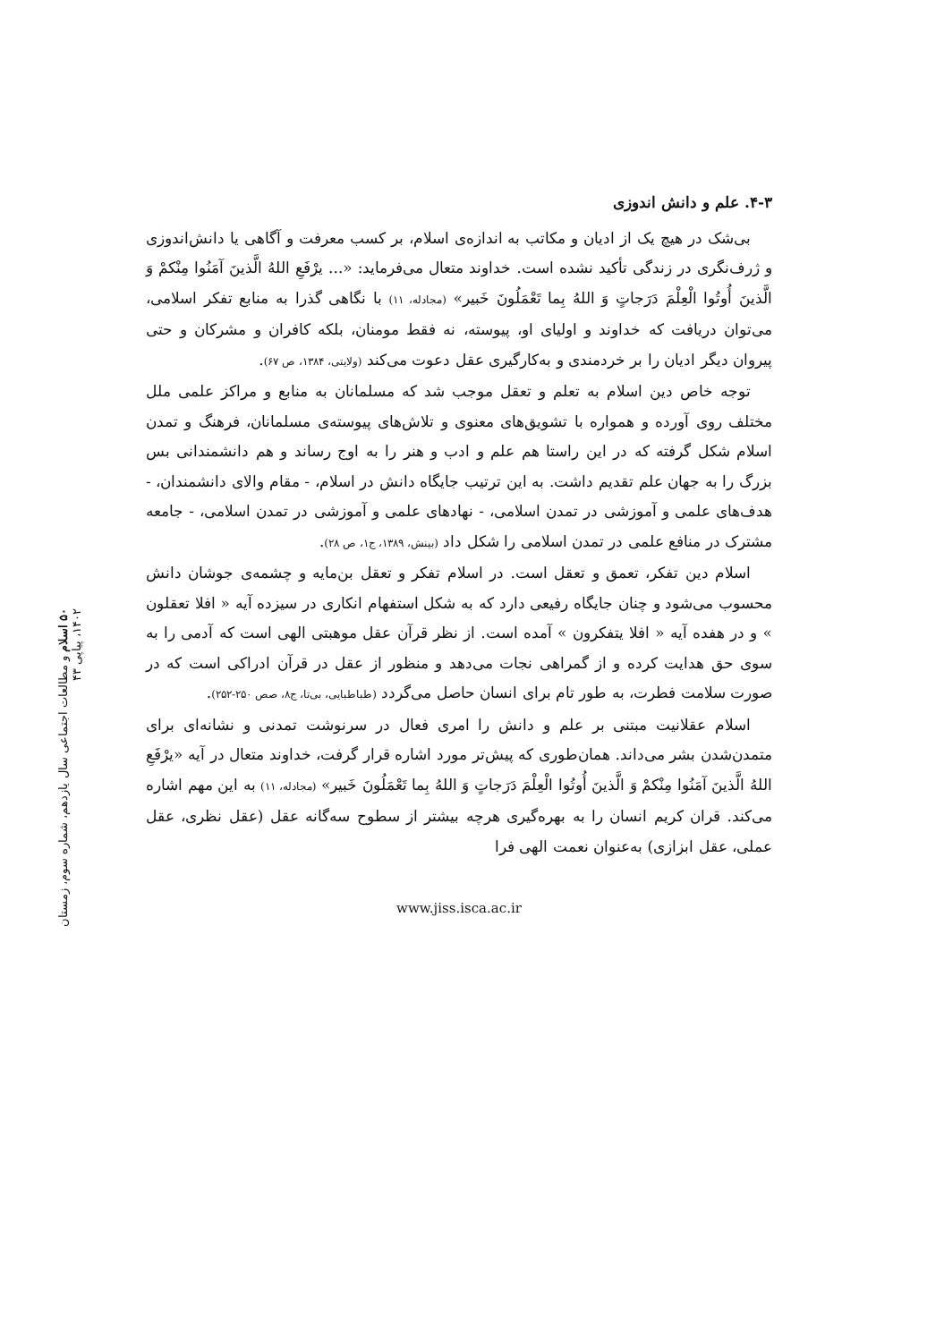۴-۳. علم و دانش اندوزی
بی‌شک در هیچ یک از ادیان و مکاتب به اندازه‌ی اسلام، بر کسب معرفت و آگاهی یا دانش‌اندوزی و ژرف‌نگری در زندگی تأکید نشده است. خداوند متعال می‌فرماید: «... يرْفَعِ اللهُ الَّذينَ آمَنُوا مِنْكمْ وَ الَّذينَ أُوتُوا الْعِلْمَ دَرَجاتٍ وَ اللهُ بِما تَعْمَلُونَ خَبير» (مجادله، ۱۱) با نگاهی گذرا به منابع تفکر اسلامی، می‌توان دریافت که خداوند و اولیای او، پیوسته، نه فقط مومنان، بلکه کافران و مشرکان و حتی پیروان دیگر ادیان را بر خردمندی و به‌کارگیری عقل دعوت می‌کند (ولایتی، ۱۳۸۴، ص ۶۷).
توجه خاص دین اسلام به تعلم و تعقل موجب شد که مسلمانان به منابع و مراکز علمی ملل مختلف روی آورده و همواره با تشویق‌های معنوی و تلاش‌های پیوسته‌ی مسلمانان، فرهنگ و تمدن اسلام شکل گرفته که در این راستا هم علم و ادب و هنر را به اوج رساند و هم دانشمندانی بس بزرگ را به جهان علم تقدیم داشت. به این ترتیب جایگاه دانش در اسلام، - مقام والای دانشمندان، - هدف‌های علمی و آموزشی در تمدن اسلامی، - نهادهای علمی و آموزشی در تمدن اسلامی، - جامعه مشترک در منافع علمی در تمدن اسلامی را شکل داد (بینش، ۱۳۸۹، ج۱، ص ۲۸).
اسلام دین تفکر، تعمق و تعقل است. در اسلام تفکر و تعقل بن‌مایه و چشمه‌ی جوشان دانش محسوب می‌شود و چنان جایگاه رفیعی دارد که به شکل استفهام انکاری در سیزده آیه « افلا تعقلون » و در هفده آیه « افلا یتفکرون » آمده است. از نظر قرآن عقل موهبتی الهی است که آدمی را به سوی حق هدایت کرده و از گمراهی نجات می‌دهد و منظور از عقل در قرآن ادراکی است که در صورت سلامت فطرت، به طور تام برای انسان حاصل می‌گردد (طباطبایی، بی‌تا، ج۸، صص ۲۵۰-۲۵۲).
اسلام عقلانیت مبتنی بر علم و دانش را امری فعال در سرنوشت تمدنی و نشانه‌ای برای متمدن‌شدن بشر می‌داند. همان‌طوری که پیش‌تر مورد اشاره قرار گرفت، خداوند متعال در آیه «يرْفَعِ اللهُ الَّذينَ آمَنُوا مِنْكمْ وَ الَّذينَ أُوتُوا الْعِلْمَ دَرَجاتٍ وَ اللهُ بِما تَعْمَلُونَ خَبير» (مجادله، ۱۱) به این مهم اشاره می‌کند. قران کریم انسان را به بهره‌گیری هرچه بیشتر از سطوح سه‌گانه عقل (عقل نظری، عقل عملی، عقل ابزازی) به‌عنوان نعمت الهی فرا
www.jiss.isca.ac.ir
۵۰ اسلام و مطالعات اجتماعی سال یازدهم، شماره سوم، زمستان ۱۴۰۲، پیاپی ۴۳